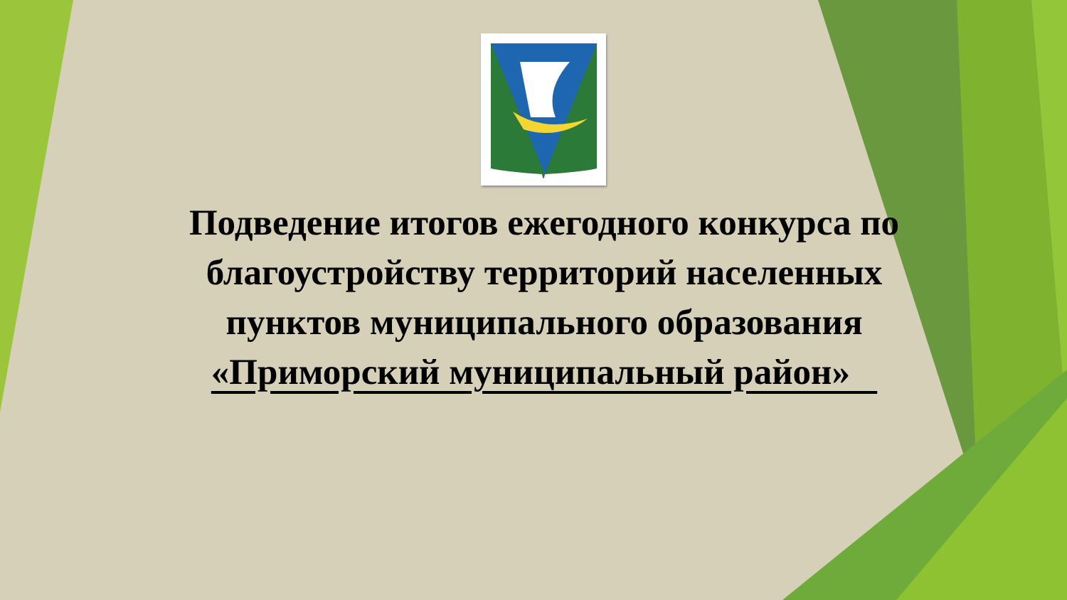Подведение итогов ежегодного конкурса по благоустройству территорий населенных пунктов муниципального образования «Приморский муниципальный район»